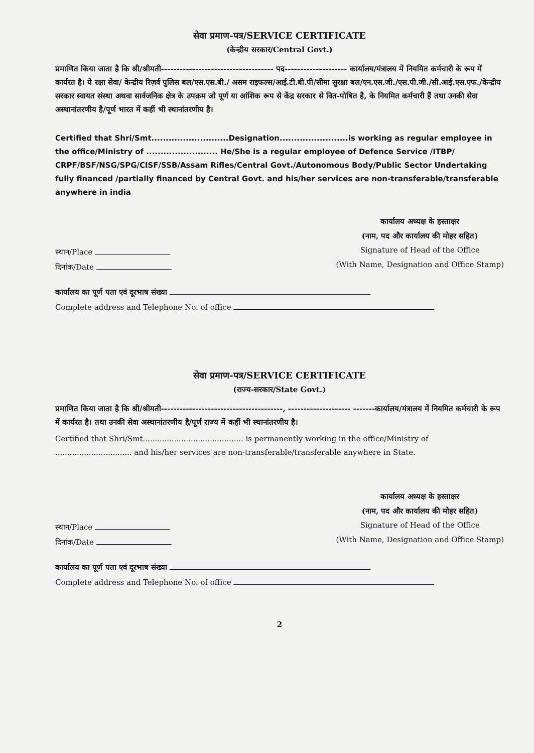सेवा प्रमाण-पत्र/SERVICE CERTIFICATE
(केन्द्रीय सरकार/Central Govt.)
प्रमाणित किया जाता है कि श्री/श्रीमती------------------------------------ पद-------------------- कार्यालय/मंत्रालय में नियमित कर्मचारी के रूप में कार्यरत है। ये रक्षा सेवा/ केन्द्रीय रिज़र्व पुलिस बल/एस.एस.बी./ असम राइफल्स/आई.टी.बी.पी/सीमा सुरक्षा बल/एन.एस.जी./एस.पी.जी./सी.आई.एस.एफ./केन्द्रीय सरकार स्वायत संस्था अथवा सार्वजनिक क्षेत्र के उपक्रम जो पूर्ण या आंशिक रूप से केंद्र सरकार से वित-पोषित है, के नियमित कर्मचारी हैं तथा उनकी सेवा अस्थानांतरणीय है/पूर्ण भारत में कहीं भी स्थानांतरणीय है।
Certified that Shri/Smt...........................Designation........................is working as regular employee in the office/Ministry of ......................... He/She is a regular employee of Defence Service /ITBP/ CRPF/BSF/NSG/SPG/CISF/SSB/Assam Rifles/Central Govt./Autonomous Body/Public Sector Undertaking fully financed /partially financed by Central Govt. and his/her services are non-transferable/transferable anywhere in india
स्थान/Place
दिनांक/Date
कार्यालय अध्यक्ष के हस्ताक्षर
(नाम, पद और कार्यालय की मोहर सहित)
Signature of Head of the Office
(With Name, Designation and Office Stamp)
कार्यालय का पूर्ण पता एवं दूरभाष संख्या
Complete address and Telephone No. of office
सेवा प्रमाण-पत्र/SERVICE CERTIFICATE
(राज्य-सरकार/State Govt.)
प्रमाणित किया जाता है कि श्री/श्रीमती---------------------------------------, -------------------- -------कार्यालय/मंत्रालय में नियमित कर्मचारी के रूप में कार्यरत है। तथा उनकी सेवा अस्थानांतरणीय है/पूर्ण राज्य में कहीं भी स्थानांतरणीय है।
Certified that Shri/Smt.......................................... is permanently working in the office/Ministry of ................................ and his/her services are non-transferable/transferable anywhere in State.
स्थान/Place
दिनांक/Date
कार्यालय अध्यक्ष के हस्ताक्षर
(नाम, पद और कार्यालय की मोहर सहित)
Signature of Head of the Office
(With Name, Designation and Office Stamp)
कार्यालय का पूर्ण पता एवं दूरभाष संख्या
Complete address and Telephone No. of office
2